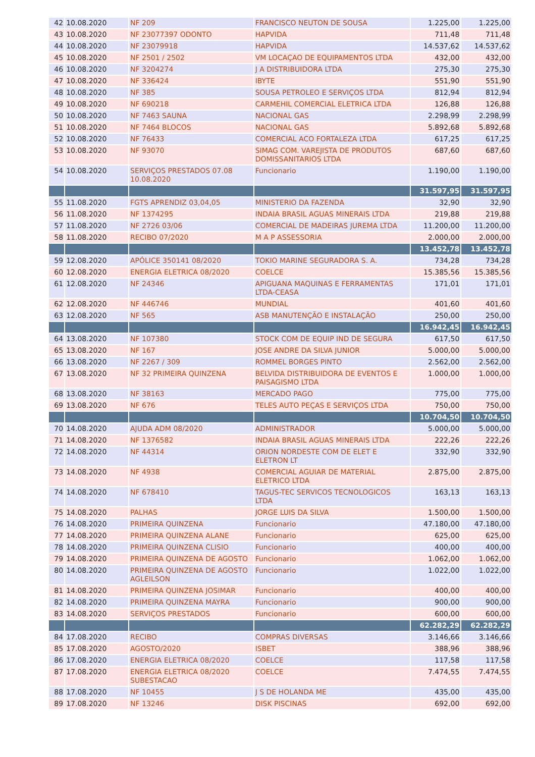| 42 | 10.08.2020 | NF 209 | FRANCISCO NEUTON DE SOUSA | 1.225,00 | 1.225,00 |
| 43 | 10.08.2020 | NF 23077397 ODONTO | HAPVIDA | 711,48 | 711,48 |
| 44 | 10.08.2020 | NF 23079918 | HAPVIDA | 14.537,62 | 14.537,62 |
| 45 | 10.08.2020 | NF 2501 / 2502 | VM LOCAÇAO DE EQUIPAMENTOS LTDA | 432,00 | 432,00 |
| 46 | 10.08.2020 | NF 3204274 | J A DISTRIBUIDORA LTDA | 275,30 | 275,30 |
| 47 | 10.08.2020 | NF 336424 | IBYTE | 551,90 | 551,90 |
| 48 | 10.08.2020 | NF 385 | SOUSA PETROLEO E SERVIÇOS LTDA | 812,94 | 812,94 |
| 49 | 10.08.2020 | NF 690218 | CARMEHIL COMERCIAL ELETRICA LTDA | 126,88 | 126,88 |
| 50 | 10.08.2020 | NF 7463 SAUNA | NACIONAL GAS | 2.298,99 | 2.298,99 |
| 51 | 10.08.2020 | NF 7464 BLOCOS | NACIONAL GAS | 5.892,68 | 5.892,68 |
| 52 | 10.08.2020 | NF 76433 | COMERCIAL ACO FORTALEZA LTDA | 617,25 | 617,25 |
| 53 | 10.08.2020 | NF 93070 | SIMAG COM. VAREJISTA DE PRODUTOS DOMISSANITARIOS LTDA | 687,60 | 687,60 |
| 54 | 10.08.2020 | SERVIÇOS PRESTADOS 07.08 10.08.2020 | Funcionario | 1.190,00 | 1.190,00 |
| | | | | 31.597,95 | 31.597,95 |
| 55 | 11.08.2020 | FGTS APRENDIZ 03,04,05 | MINISTERIO DA FAZENDA | 32,90 | 32,90 |
| 56 | 11.08.2020 | NF 1374295 | INDAIA BRASIL AGUAS MINERAIS LTDA | 219,88 | 219,88 |
| 57 | 11.08.2020 | NF 2726 03/06 | COMERCIAL DE MADEIRAS JUREMA LTDA | 11.200,00 | 11.200,00 |
| 58 | 11.08.2020 | RECIBO 07/2020 | M A P ASSESSORIA | 2.000,00 | 2.000,00 |
| | | | | 13.452,78 | 13.452,78 |
| 59 | 12.08.2020 | APÓLICE 350141 08/2020 | TOKIO MARINE SEGURADORA S. A. | 734,28 | 734,28 |
| 60 | 12.08.2020 | ENERGIA ELETRICA 08/2020 | COELCE | 15.385,56 | 15.385,56 |
| 61 | 12.08.2020 | NF 24346 | APIGUANA MAQUINAS E FERRAMENTAS LTDA-CEASA | 171,01 | 171,01 |
| 62 | 12.08.2020 | NF 446746 | MUNDIAL | 401,60 | 401,60 |
| 63 | 12.08.2020 | NF 565 | ASB MANUTENÇÃO E INSTALAÇÃO | 250,00 | 250,00 |
| | | | | 16.942,45 | 16.942,45 |
| 64 | 13.08.2020 | NF 107380 | STOCK COM DE EQUIP IND DE SEGURA | 617,50 | 617,50 |
| 65 | 13.08.2020 | NF 167 | JOSE ANDRE DA SILVA JUNIOR | 5.000,00 | 5.000,00 |
| 66 | 13.08.2020 | NF 2267 / 309 | ROMMEL BORGES PINTO | 2.562,00 | 2.562,00 |
| 67 | 13.08.2020 | NF 32 PRIMEIRA QUINZENA | BELVIDA DISTRIBUIDORA DE EVENTOS E PAISAGISMO LTDA | 1.000,00 | 1.000,00 |
| 68 | 13.08.2020 | NF 38163 | MERCADO PAGO | 775,00 | 775,00 |
| 69 | 13.08.2020 | NF 676 | TELES AUTO PEÇAS E SERVIÇOS LTDA | 750,00 | 750,00 |
| | | | | 10.704,50 | 10.704,50 |
| 70 | 14.08.2020 | AJUDA ADM 08/2020 | ADMINISTRADOR | 5.000,00 | 5.000,00 |
| 71 | 14.08.2020 | NF 1376582 | INDAIA BRASIL AGUAS MINERAIS LTDA | 222,26 | 222,26 |
| 72 | 14.08.2020 | NF 44314 | ORION NORDESTE COM DE ELET E ELETRON LT | 332,90 | 332,90 |
| 73 | 14.08.2020 | NF 4938 | COMERCIAL AGUIAR DE MATERIAL ELETRICO LTDA | 2.875,00 | 2.875,00 |
| 74 | 14.08.2020 | NF 678410 | TAGUS-TEC SERVICOS TECNOLOGICOS LTDA | 163,13 | 163,13 |
| 75 | 14.08.2020 | PALHAS | JORGE LUIS DA SILVA | 1.500,00 | 1.500,00 |
| 76 | 14.08.2020 | PRIMEIRA QUINZENA | Funcionario | 47.180,00 | 47.180,00 |
| 77 | 14.08.2020 | PRIMEIRA QUINZENA ALANE | Funcionario | 625,00 | 625,00 |
| 78 | 14.08.2020 | PRIMEIRA QUINZENA CLISIO | Funcionario | 400,00 | 400,00 |
| 79 | 14.08.2020 | PRIMEIRA QUINZENA DE AGOSTO | Funcionario | 1.062,00 | 1.062,00 |
| 80 | 14.08.2020 | PRIMEIRA QUINZENA DE AGOSTO AGLEILSON | Funcionario | 1.022,00 | 1.022,00 |
| 81 | 14.08.2020 | PRIMEIRA QUINZENA JOSIMAR | Funcionario | 400,00 | 400,00 |
| 82 | 14.08.2020 | PRIMEIRA QUINZENA MAYRA | Funcionario | 900,00 | 900,00 |
| 83 | 14.08.2020 | SERVIÇOS PRESTADOS | Funcionario | 600,00 | 600,00 |
| | | | | 62.282,29 | 62.282,29 |
| 84 | 17.08.2020 | RECIBO | COMPRAS DIVERSAS | 3.146,66 | 3.146,66 |
| 85 | 17.08.2020 | AGOSTO/2020 | ISBET | 388,96 | 388,96 |
| 86 | 17.08.2020 | ENERGIA ELETRICA 08/2020 | COELCE | 117,58 | 117,58 |
| 87 | 17.08.2020 | ENERGIA ELETRICA 08/2020 SUBESTACAO | COELCE | 7.474,55 | 7.474,55 |
| 88 | 17.08.2020 | NF 10455 | J S DE HOLANDA ME | 435,00 | 435,00 |
| 89 | 17.08.2020 | NF 13246 | DISK PISCINAS | 692,00 | 692,00 |